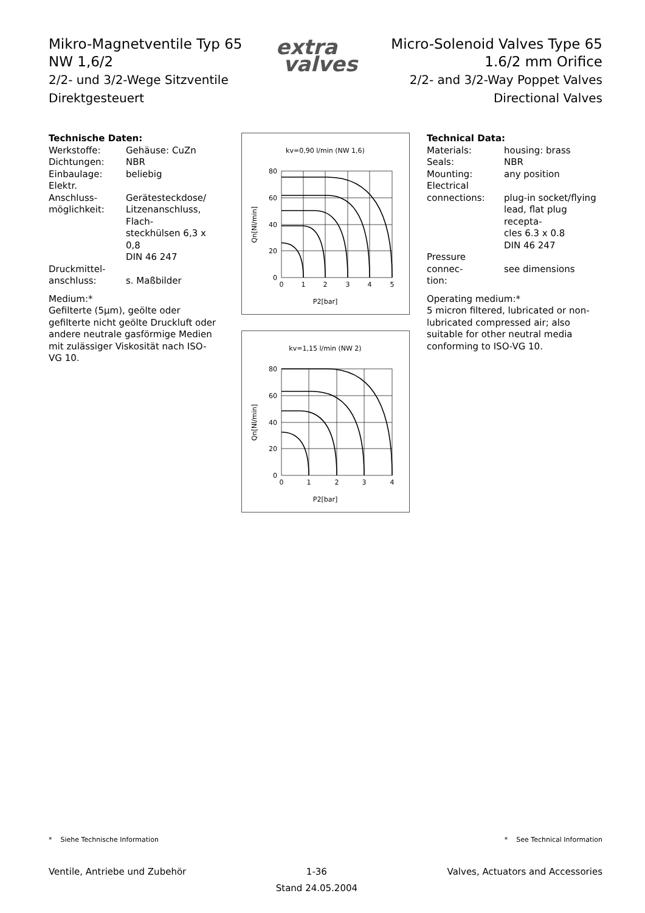Mikro-Magnetventile Typ 65
NW 1,6/2
2/2- und 3/2-Wege Sitzventile
Direktgesteuert
extra
valves
Micro-Solenoid Valves Type 65
1.6/2 mm Orifice
2/2- and 3/2-Way Poppet Valves
Directional Valves
Technische Daten:
| Werkstoffe: | Gehäuse: CuZn |
| Dichtungen: | NBR |
| Einbaulage: | beliebig |
| Elektr. Anschluss- möglichkeit: | Gerätesteckdose/ Litzenanschluss, Flach- steckhülsen 6,3 x 0,8 DIN 46 247 |
| Druckmittel- anschluss: | s. Maßbilder |
Medium:*
Gefilterte (5µm), geölte oder gefilterte nicht geölte Druckluft oder andere neutrale gasförmige Medien mit zulässiger Viskosität nach ISO-VG 10.
kv=0,90 l/min (NW 1,6)
80
60
40
20
0
0
1
2
3
4
5
P2[bar]
Qn[Nl/min]
kv=1,15 l/min (NW 2)
80
60
40
20
0
0
1
2
3
4
P2[bar]
Qn[Nl/min]
Technical Data:
| Materials: | housing: brass |
| Seals: | NBR |
| Mounting: | any position |
| Electrical connections: | plug-in socket/flying lead, flat plug recepta- cles 6.3 x 0.8 DIN 46 247 |
| Pressure connec- tion: | see dimensions |
Operating medium:*
5 micron filtered, lubricated or non-lubricated compressed air; also suitable for other neutral media conforming to ISO-VG 10.
* Siehe Technische Information
* See Technical Information
Ventile, Antriebe und Zubehör 1-36
Stand 24.05.2004
Valves, Actuators and Accessories